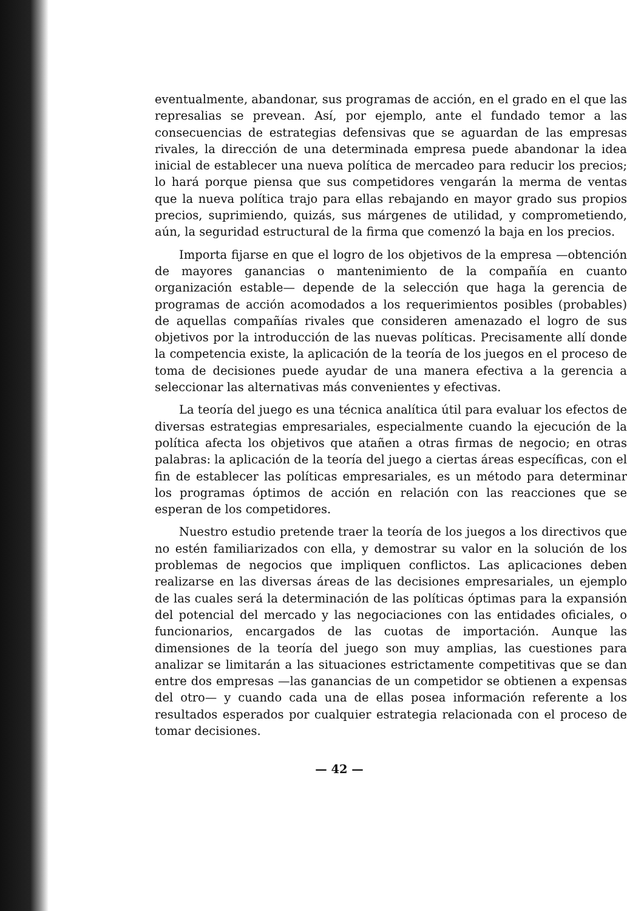eventualmente, abandonar, sus programas de acción, en el grado en el que las represalias se prevean. Así, por ejemplo, ante el fundado temor a las consecuencias de estrategias defensivas que se aguardan de las empresas rivales, la dirección de una determinada empresa puede abandonar la idea inicial de establecer una nueva política de mercadeo para reducir los precios; lo hará porque piensa que sus competidores vengarán la merma de ventas que la nueva política trajo para ellas rebajando en mayor grado sus propios precios, suprimiendo, quizás, sus márgenes de utilidad, y comprometiendo, aún, la seguridad estructural de la firma que comenzó la baja en los precios.
Importa fijarse en que el logro de los objetivos de la empresa —obtención de mayores ganancias o mantenimiento de la compañía en cuanto organización estable— depende de la selección que haga la gerencia de programas de acción acomodados a los requerimientos posibles (probables) de aquellas compañías rivales que consideren amenazado el logro de sus objetivos por la introducción de las nuevas políticas. Precisamente allí donde la competencia existe, la aplicación de la teoría de los juegos en el proceso de toma de decisiones puede ayudar de una manera efectiva a la gerencia a seleccionar las alternativas más convenientes y efectivas.
La teoría del juego es una técnica analítica útil para evaluar los efectos de diversas estrategias empresariales, especialmente cuando la ejecución de la política afecta los objetivos que atañen a otras firmas de negocio; en otras palabras: la aplicación de la teoría del juego a ciertas áreas específicas, con el fin de establecer las políticas empresariales, es un método para determinar los programas óptimos de acción en relación con las reacciones que se esperan de los competidores.
Nuestro estudio pretende traer la teoría de los juegos a los directivos que no estén familiarizados con ella, y demostrar su valor en la solución de los problemas de negocios que impliquen conflictos. Las aplicaciones deben realizarse en las diversas áreas de las decisiones empresariales, un ejemplo de las cuales será la determinación de las políticas óptimas para la expansión del potencial del mercado y las negociaciones con las entidades oficiales, o funcionarios, encargados de las cuotas de importación. Aunque las dimensiones de la teoría del juego son muy amplias, las cuestiones para analizar se limitarán a las situaciones estrictamente competitivas que se dan entre dos empresas —las ganancias de un competidor se obtienen a expensas del otro— y cuando cada una de ellas posea información referente a los resultados esperados por cualquier estrategia relacionada con el proceso de tomar decisiones.
— 42 —